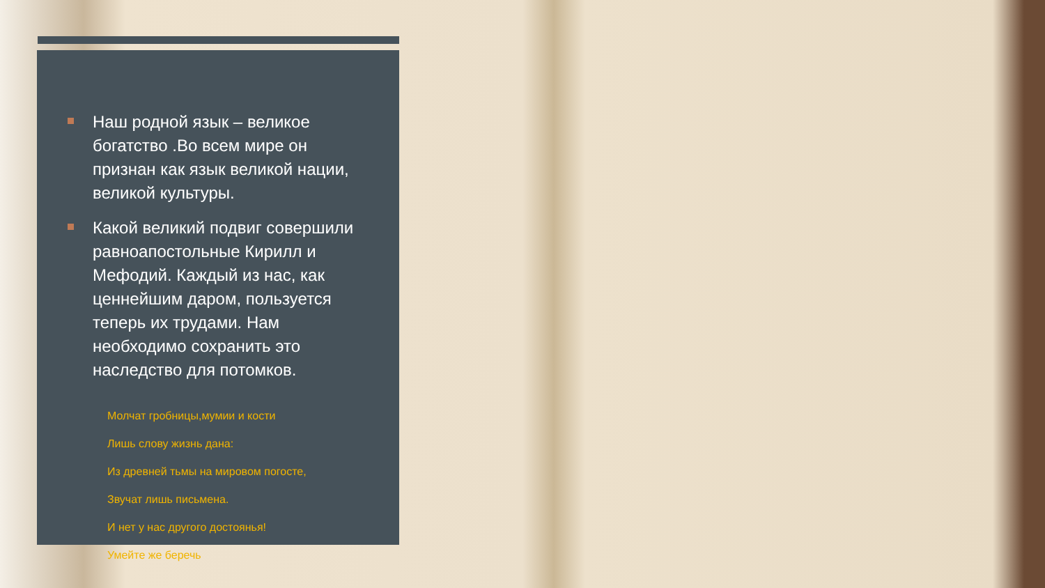Наш родной язык – великое богатство .Во всем мире он признан как язык великой нации, великой культуры.
Какой великий подвиг совершили равноапостольные Кирилл и Мефодий. Каждый из нас, как ценнейшим даром, пользуется теперь их трудами. Нам необходимо сохранить это наследство для потомков.
Молчат гробницы,мумии и кости
Лишь слову жизнь дана:
Из древней тьмы на мировом погосте,
Звучат лишь письмена.
И нет у нас другого достоянья!
Умейте же беречь